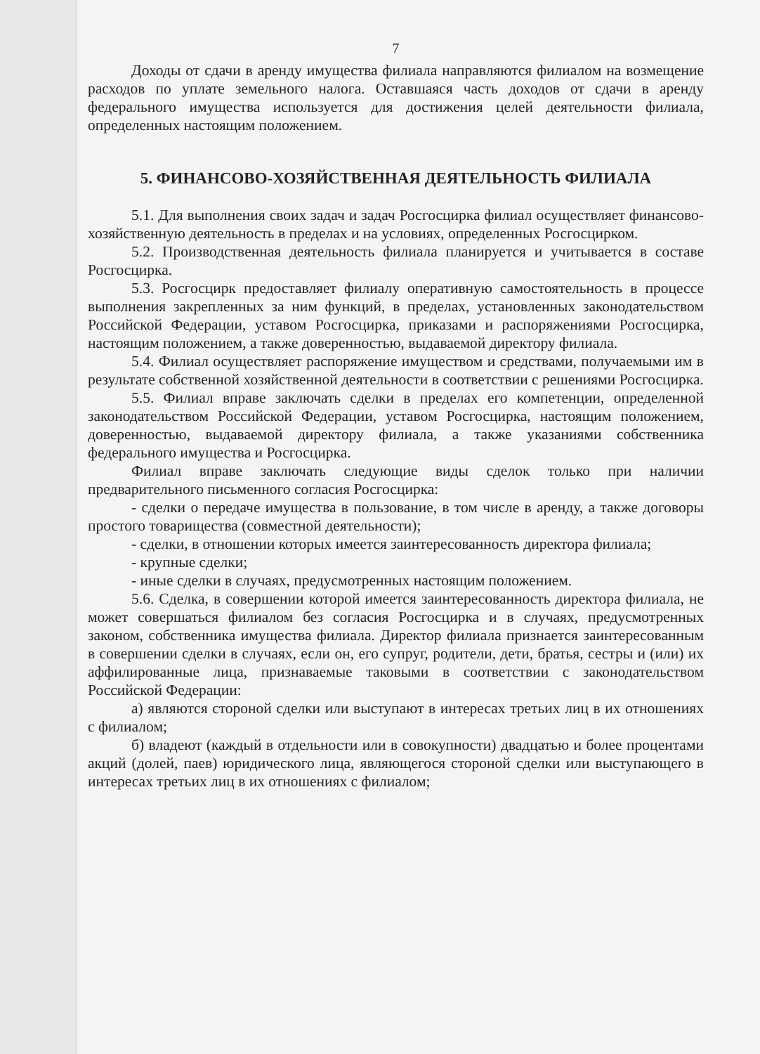7
Доходы от сдачи в аренду имущества филиала направляются филиалом на возмещение расходов по уплате земельного налога. Оставшаяся часть доходов от сдачи в аренду федерального имущества используется для достижения целей деятельности филиала, определенных настоящим положением.
5. ФИНАНСОВО-ХОЗЯЙСТВЕННАЯ ДЕЯТЕЛЬНОСТЬ ФИЛИАЛА
5.1. Для выполнения своих задач и задач Росгосцирка филиал осуществляет финансово-хозяйственную деятельность в пределах и на условиях, определенных Росгосцирком.
5.2. Производственная деятельность филиала планируется и учитывается в составе Росгосцирка.
5.3. Росгосцирк предоставляет филиалу оперативную самостоятельность в процессе выполнения закрепленных за ним функций, в пределах, установленных законодательством Российской Федерации, уставом Росгосцирка, приказами и распоряжениями Росгосцирка, настоящим положением, а также доверенностью, выдаваемой директору филиала.
5.4. Филиал осуществляет распоряжение имуществом и средствами, получаемыми им в результате собственной хозяйственной деятельности в соответствии с решениями Росгосцирка.
5.5. Филиал вправе заключать сделки в пределах его компетенции, определенной законодательством Российской Федерации, уставом Росгосцирка, настоящим положением, доверенностью, выдаваемой директору филиала, а также указаниями собственника федерального имущества и Росгосцирка.
Филиал вправе заключать следующие виды сделок только при наличии предварительного письменного согласия Росгосцирка:
- сделки о передаче имущества в пользование, в том числе в аренду, а также договоры простого товарищества (совместной деятельности);
- сделки, в отношении которых имеется заинтересованность директора филиала;
- крупные сделки;
- иные сделки в случаях, предусмотренных настоящим положением.
5.6. Сделка, в совершении которой имеется заинтересованность директора филиала, не может совершаться филиалом без согласия Росгосцирка и в случаях, предусмотренных законом, собственника имущества филиала. Директор филиала признается заинтересованным в совершении сделки в случаях, если он, его супруг, родители, дети, братья, сестры и (или) их аффилированные лица, признаваемые таковыми в соответствии с законодательством Российской Федерации:
а) являются стороной сделки или выступают в интересах третьих лиц в их отношениях с филиалом;
б) владеют (каждый в отдельности или в совокупности) двадцатью и более процентами акций (долей, паев) юридического лица, являющегося стороной сделки или выступающего в интересах третьих лиц в их отношениях с филиалом;